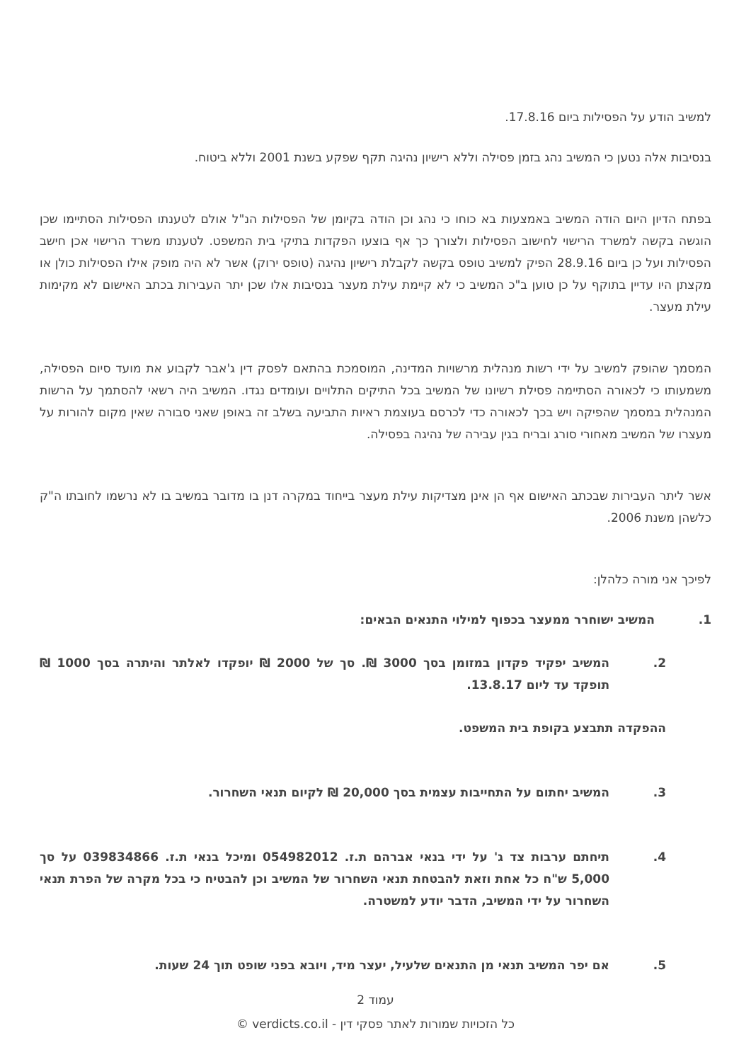למשיב הודע על הפסילות ביום 17.8.16.
בנסיבות אלה נטען כי המשיב נהג בזמן פסילה וללא רישיון נהיגה תקף שפקע בשנת 2001 וללא ביטוח.
בפתח הדיון היום הודה המשיב באמצעות בא כוחו כי נהג וכן הודה בקיומן של הפסילות הנ"ל אולם לטענתו הפסילות הסתיימו שכן הוגשה בקשה למשרד הרישוי לחישוב הפסילות ולצורך כך אף בוצעו הפקדות בתיקי בית המשפט. לטענתו משרד הרישוי אכן חישב הפסילות ועל כן ביום 28.9.16 הפיק למשיב טופס בקשה לקבלת רישיון נהיגה (טופס ירוק) אשר לא היה מופק אילו הפסילות כולן או מקצתן היו עדיין בתוקף על כן טוען ב"כ המשיב כי לא קיימת עילת מעצר בנסיבות אלו שכן יתר העבירות בכתב האישום לא מקימות עילת מעצר.
המסמך שהופק למשיב על ידי רשות מנהלית מרשויות המדינה, המוסמכת בהתאם לפסק דין ג'אבר לקבוע את מועד סיום הפסילה, משמעותו כי לכאורה הסתיימה פסילת רשיונו של המשיב בכל התיקים התלויים ועומדים נגדו. המשיב היה רשאי להסתמך על הרשות המנהלית במסמך שהפיקה ויש בכך לכאורה כדי לכרסם בעוצמת ראיות התביעה בשלב זה באופן שאני סבורה שאין מקום להורות על מעצרו של המשיב מאחורי סורג ובריח בגין עבירה של נהיגה בפסילה.
אשר ליתר העבירות שבכתב האישום אף הן אינן מצדיקות עילת מעצר בייחוד במקרה דנן בו מדובר במשיב בו לא נרשמו לחובתו ה"ק כלשהן משנת 2006.
לפיכך אני מורה כלהלן:
1. המשיב ישוחרר ממעצר בכפוף למילוי התנאים הבאים:
2. המשיב יפקיד פקדון במזומן בסך 3000 ₪. סך של 2000 ₪ יופקדו לאלתר והיתרה בסך 1000 ₪ תופקד עד ליום 13.8.17.
ההפקדה תתבצע בקופת בית המשפט.
3. המשיב יחתום על התחייבות עצמית בסך 20,000 ₪ לקיום תנאי השחרור.
4. תיחתם ערבות צד ג' על ידי בנאי אברהם ת.ז. 054982012 ומיכל בנאי ת.ז. 039834866 על סך 5,000 ש"ח כל אחת וזאת להבטחת תנאי השחרור של המשיב וכן להבטיח כי בכל מקרה של הפרת תנאי השחרור על ידי המשיב, הדבר יודע למשטרה.
5. אם יפר המשיב תנאי מן התנאים שלעיל, יעצר מיד, ויובא בפני שופט תוך 24 שעות.
עמוד 2
כל הזכויות שמורות לאתר פסקי דין - verdicts.co.il ©